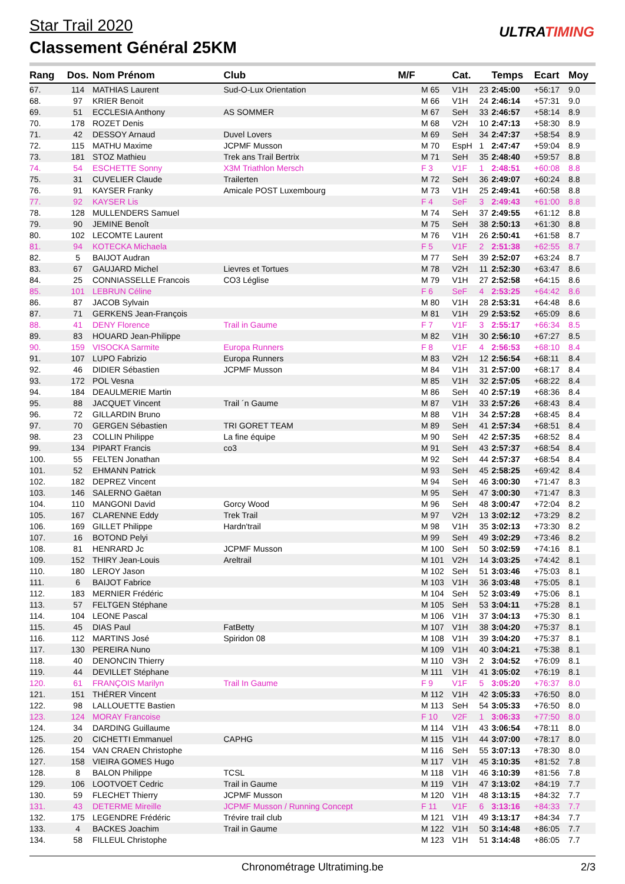Star Trail 2020
Classement Général 25KM
ULTRATIMING
| Rang | Dos. | Nom Prénom | Club | M/F | | Cat. | | Temps | Ecart | Moy |
| --- | --- | --- | --- | --- | --- | --- | --- | --- | --- | --- |
| 67. | 114 | MATHIAS Laurent | Sud-O-Lux Orientation | | M 65 | V1H | 23 | 2:45:00 | +56:17 | 9.0 |
| 68. | 97 | KRIER Benoit | | | M 66 | V1H | 24 | 2:46:14 | +57:31 | 9.0 |
| 69. | 51 | ECCLESIA Anthony | AS SOMMER | | M 67 | SeH | 33 | 2:46:57 | +58:14 | 8.9 |
| 70. | 178 | ROZET Denis | | | M 68 | V2H | 10 | 2:47:13 | +58:30 | 8.9 |
| 71. | 42 | DESSOY Arnaud | Duvel Lovers | | M 69 | SeH | 34 | 2:47:37 | +58:54 | 8.9 |
| 72. | 115 | MATHU Maxime | JCPMF Musson | | M 70 | EspH | 1 | 2:47:47 | +59:04 | 8.9 |
| 73. | 181 | STOZ Mathieu | Trek ans Trail Bertrix | | M 71 | SeH | 35 | 2:48:40 | +59:57 | 8.8 |
| 74. | 54 | ESCHETTE Sonny | X3M Triathlon Mersch | | F 3 | V1F | 1 | 2:48:51 | +60:08 | 8.8 |
| 75. | 31 | CUVELIER Claude | Trailerten | | M 72 | SeH | 36 | 2:49:07 | +60:24 | 8.8 |
| 76. | 91 | KAYSER Franky | Amicale POST Luxembourg | | M 73 | V1H | 25 | 2:49:41 | +60:58 | 8.8 |
| 77. | 92 | KAYSER Lis | | | F 4 | SeF | 3 | 2:49:43 | +61:00 | 8.8 |
| 78. | 128 | MULLENDERS Samuel | | | M 74 | SeH | 37 | 2:49:55 | +61:12 | 8.8 |
| 79. | 90 | JEMINE Benoît | | | M 75 | SeH | 38 | 2:50:13 | +61:30 | 8.8 |
| 80. | 102 | LECOMTE Laurent | | | M 76 | V1H | 26 | 2:50:41 | +61:58 | 8.7 |
| 81. | 94 | KOTECKA Michaela | | | F 5 | V1F | 2 | 2:51:38 | +62:55 | 8.7 |
| 82. | 5 | BAIJOT Audran | | | M 77 | SeH | 39 | 2:52:07 | +63:24 | 8.7 |
| 83. | 67 | GAUJARD Michel | Lievres et Tortues | | M 78 | V2H | 11 | 2:52:30 | +63:47 | 8.6 |
| 84. | 25 | CONNIASSELLE Francois | CO3 Léglise | | M 79 | V1H | 27 | 2:52:58 | +64:15 | 8.6 |
| 85. | 101 | LEBRUN Céline | | | F 6 | SeF | 4 | 2:53:25 | +64:42 | 8.6 |
| 86. | 87 | JACOB Sylvain | | | M 80 | V1H | 28 | 2:53:31 | +64:48 | 8.6 |
| 87. | 71 | GERKENS Jean-François | | | M 81 | V1H | 29 | 2:53:52 | +65:09 | 8.6 |
| 88. | 41 | DENY Florence | Trail in Gaume | | F 7 | V1F | 3 | 2:55:17 | +66:34 | 8.5 |
| 89. | 83 | HOUARD Jean-Philippe | | | M 82 | V1H | 30 | 2:56:10 | +67:27 | 8.5 |
| 90. | 159 | VISOCKA Sarmite | Europa Runners | | F 8 | V1F | 4 | 2:56:53 | +68:10 | 8.4 |
| 91. | 107 | LUPO Fabrizio | Europa Runners | | M 83 | V2H | 12 | 2:56:54 | +68:11 | 8.4 |
| 92. | 46 | DIDIER Sébastien | JCPMF Musson | | M 84 | V1H | 31 | 2:57:00 | +68:17 | 8.4 |
| 93. | 172 | POL Vesna | | | M 85 | V1H | 32 | 2:57:05 | +68:22 | 8.4 |
| 94. | 184 | DEAULMERIE Martin | | | M 86 | SeH | 40 | 2:57:19 | +68:36 | 8.4 |
| 95. | 88 | JACQUET Vincent | Trail ´n Gaume | | M 87 | V1H | 33 | 2:57:26 | +68:43 | 8.4 |
| 96. | 72 | GILLARDIN Bruno | | | M 88 | V1H | 34 | 2:57:28 | +68:45 | 8.4 |
| 97. | 70 | GERGEN Sébastien | TRI GORET TEAM | | M 89 | SeH | 41 | 2:57:34 | +68:51 | 8.4 |
| 98. | 23 | COLLIN Philippe | La fine équipe | | M 90 | SeH | 42 | 2:57:35 | +68:52 | 8.4 |
| 99. | 134 | PIPART Francis | co3 | | M 91 | SeH | 43 | 2:57:37 | +68:54 | 8.4 |
| 100. | 55 | FELTEN Jonathan | | | M 92 | SeH | 44 | 2:57:37 | +68:54 | 8.4 |
| 101. | 52 | EHMANN Patrick | | | M 93 | SeH | 45 | 2:58:25 | +69:42 | 8.4 |
| 102. | 182 | DEPREZ Vincent | | | M 94 | SeH | 46 | 3:00:30 | +71:47 | 8.3 |
| 103. | 146 | SALERNO Gaëtan | | | M 95 | SeH | 47 | 3:00:30 | +71:47 | 8.3 |
| 104. | 110 | MANGONI David | Gorcy Wood | | M 96 | SeH | 48 | 3:00:47 | +72:04 | 8.2 |
| 105. | 167 | CLARENNE Eddy | Trek Trail | | M 97 | V2H | 13 | 3:02:12 | +73:29 | 8.2 |
| 106. | 169 | GILLET Philippe | Hardn'trail | | M 98 | V1H | 35 | 3:02:13 | +73:30 | 8.2 |
| 107. | 16 | BOTOND Pelyi | | | M 99 | SeH | 49 | 3:02:29 | +73:46 | 8.2 |
| 108. | 81 | HENRARD Jc | JCPMF Musson | | M 100 | SeH | 50 | 3:02:59 | +74:16 | 8.1 |
| 109. | 152 | THIRY Jean-Louis | Areltrail | | M 101 | V2H | 14 | 3:03:25 | +74:42 | 8.1 |
| 110. | 180 | LEROY Jason | | | M 102 | SeH | 51 | 3:03:46 | +75:03 | 8.1 |
| 111. | 6 | BAIJOT Fabrice | | | M 103 | V1H | 36 | 3:03:48 | +75:05 | 8.1 |
| 112. | 183 | MERNIER Frédéric | | | M 104 | SeH | 52 | 3:03:49 | +75:06 | 8.1 |
| 113. | 57 | FELTGEN Stéphane | | | M 105 | SeH | 53 | 3:04:11 | +75:28 | 8.1 |
| 114. | 104 | LEONE Pascal | | | M 106 | V1H | 37 | 3:04:13 | +75:30 | 8.1 |
| 115. | 45 | DIAS Paul | FatBetty | | M 107 | V1H | 38 | 3:04:20 | +75:37 | 8.1 |
| 116. | 112 | MARTINS José | Spiridon 08 | | M 108 | V1H | 39 | 3:04:20 | +75:37 | 8.1 |
| 117. | 130 | PEREIRA Nuno | | | M 109 | V1H | 40 | 3:04:21 | +75:38 | 8.1 |
| 118. | 40 | DENONCIN Thierry | | | M 110 | V3H | 2 | 3:04:52 | +76:09 | 8.1 |
| 119. | 44 | DEVILLET Stéphane | | | M 111 | V1H | 41 | 3:05:02 | +76:19 | 8.1 |
| 120. | 61 | FRANÇOIS Marilyn | Trail In Gaume | | F 9 | V1F | 5 | 3:05:20 | +76:37 | 8.0 |
| 121. | 151 | THÉRER Vincent | | | M 112 | V1H | 42 | 3:05:33 | +76:50 | 8.0 |
| 122. | 98 | LALLOUETTE Bastien | | | M 113 | SeH | 54 | 3:05:33 | +76:50 | 8.0 |
| 123. | 124 | MORAY Francoise | | | F 10 | V2F | 1 | 3:06:33 | +77:50 | 8.0 |
| 124. | 34 | DARDING Guillaume | | | M 114 | V1H | 43 | 3:06:54 | +78:11 | 8.0 |
| 125. | 20 | CICHETTI Emmanuel | CAPHG | | M 115 | V1H | 44 | 3:07:00 | +78:17 | 8.0 |
| 126. | 154 | VAN CRAEN Christophe | | | M 116 | SeH | 55 | 3:07:13 | +78:30 | 8.0 |
| 127. | 158 | VIEIRA GOMES Hugo | | | M 117 | V1H | 45 | 3:10:35 | +81:52 | 7.8 |
| 128. | 8 | BALON Philippe | TCSL | | M 118 | V1H | 46 | 3:10:39 | +81:56 | 7.8 |
| 129. | 106 | LOOTVOET Cedric | Trail in Gaume | | M 119 | V1H | 47 | 3:13:02 | +84:19 | 7.7 |
| 130. | 59 | FLECHET Thierry | JCPMF Musson | | M 120 | V1H | 48 | 3:13:15 | +84:32 | 7.7 |
| 131. | 43 | DETERME Mireille | JCPMF Musson / Running Concept | | F 11 | V1F | 6 | 3:13:16 | +84:33 | 7.7 |
| 132. | 175 | LEGENDRE Frédéric | Trévire trail club | | M 121 | V1H | 49 | 3:13:17 | +84:34 | 7.7 |
| 133. | 4 | BACKES Joachim | Trail in Gaume | | M 122 | V1H | 50 | 3:14:48 | +86:05 | 7.7 |
| 134. | 58 | FILLEUL Christophe | | | M 123 | V1H | 51 | 3:14:48 | +86:05 | 7.7 |
Chronométrage Ultratiming.be 2/3